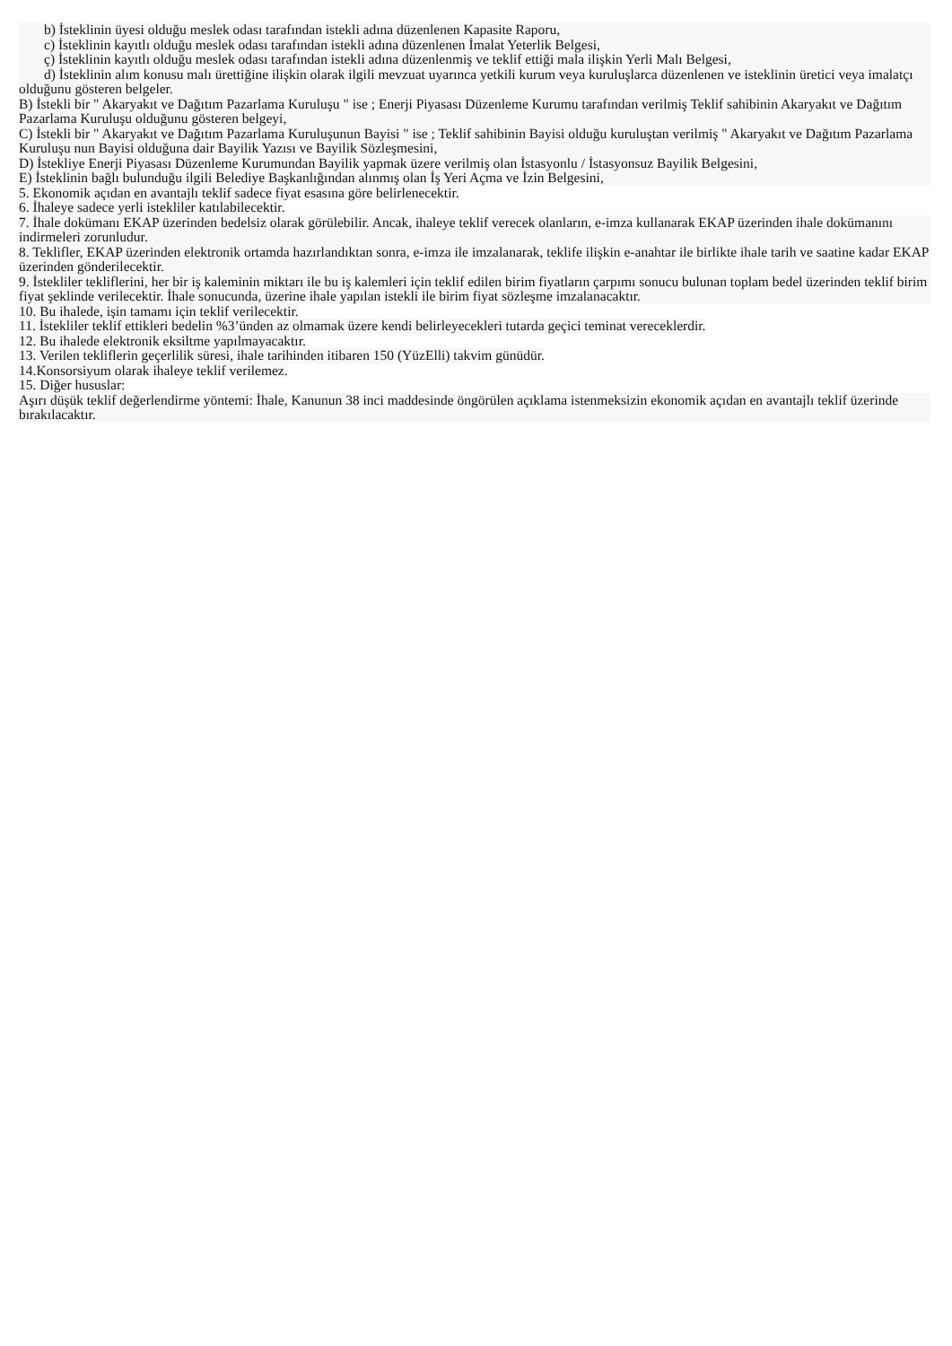b) İsteklinin üyesi olduğu meslek odası tarafından istekli adına düzenlenen Kapasite Raporu,
c) İsteklinin kayıtlı olduğu meslek odası tarafından istekli adına düzenlenen İmalat Yeterlik Belgesi,
ç) İsteklinin kayıtlı olduğu meslek odası tarafından istekli adına düzenlenmiş ve teklif ettiği mala ilişkin Yerli Malı Belgesi,
d) İsteklinin alım konusu malı ürettiğine ilişkin olarak ilgili mevzuat uyarınca yetkili kurum veya kuruluşlarca düzenlenen ve isteklinin üretici veya imalatçı olduğunu gösteren belgeler.
B) İstekli bir " Akaryakıt ve Dağıtım Pazarlama Kuruluşu " ise ; Enerji Piyasası Düzenleme Kurumu tarafından verilmiş Teklif sahibinin Akaryakıt ve Dağıtım Pazarlama Kuruluşu olduğunu gösteren belgeyi,
C) İstekli bir " Akaryakıt ve Dağıtım Pazarlama Kuruluşunun Bayisi " ise ; Teklif sahibinin Bayisi olduğu kuruluştan verilmiş " Akaryakıt ve Dağıtım Pazarlama Kuruluşu nun Bayisi olduğuna dair Bayilik Yazısı ve Bayilik Sözleşmesini,
D) İstekliye Enerji Piyasası Düzenleme Kurumundan Bayilik yapmak üzere verilmiş olan İstasyonlu / İstasyonsuz Bayilik Belgesini,
E) İsteklinin bağlı bulunduğu ilgili Belediye Başkanlığından alınmış olan İş Yeri Açma ve İzin Belgesini,
5. Ekonomik açıdan en avantajlı teklif sadece fiyat esasına göre belirlenecektir.
6. İhaleye sadece yerli istekliler katılabilecektir.
7. İhale dokümanı EKAP üzerinden bedelsiz olarak görülebilir. Ancak, ihaleye teklif verecek olanların, e-imza kullanarak EKAP üzerinden ihale dokümanını indirmeleri zorunludur.
8. Teklifler, EKAP üzerinden elektronik ortamda hazırlandıktan sonra, e-imza ile imzalanarak, teklife ilişkin e-anahtar ile birlikte ihale tarih ve saatine kadar EKAP üzerinden gönderilecektir.
9. İstekliler tekliflerini, her bir iş kaleminin miktarı ile bu iş kalemleri için teklif edilen birim fiyatların çarpımı sonucu bulunan toplam bedel üzerinden teklif birim fiyat şeklinde verilecektir. İhale sonucunda, üzerine ihale yapılan istekli ile birim fiyat sözleşme imzalanacaktır.
10. Bu ihalede, işin tamamı için teklif verilecektir.
11. İstekliler teklif ettikleri bedelin %3’ünden az olmamak üzere kendi belirleyecekleri tutarda geçici teminat vereceklerdir.
12. Bu ihalede elektronik eksiltme yapılmayacaktır.
13. Verilen tekliflerin geçerlilik süresi, ihale tarihinden itibaren 150 (YüzElli) takvim günüdür.
14.Konsorsiyum olarak ihaleye teklif verilemez.
15. Diğer hususlar:
Aşırı düşük teklif değerlendirme yöntemi: İhale, Kanunun 38 inci maddesinde öngörülen açıklama istenmeksizin ekonomik açıdan en avantajlı teklif üzerinde bırakılacaktır.